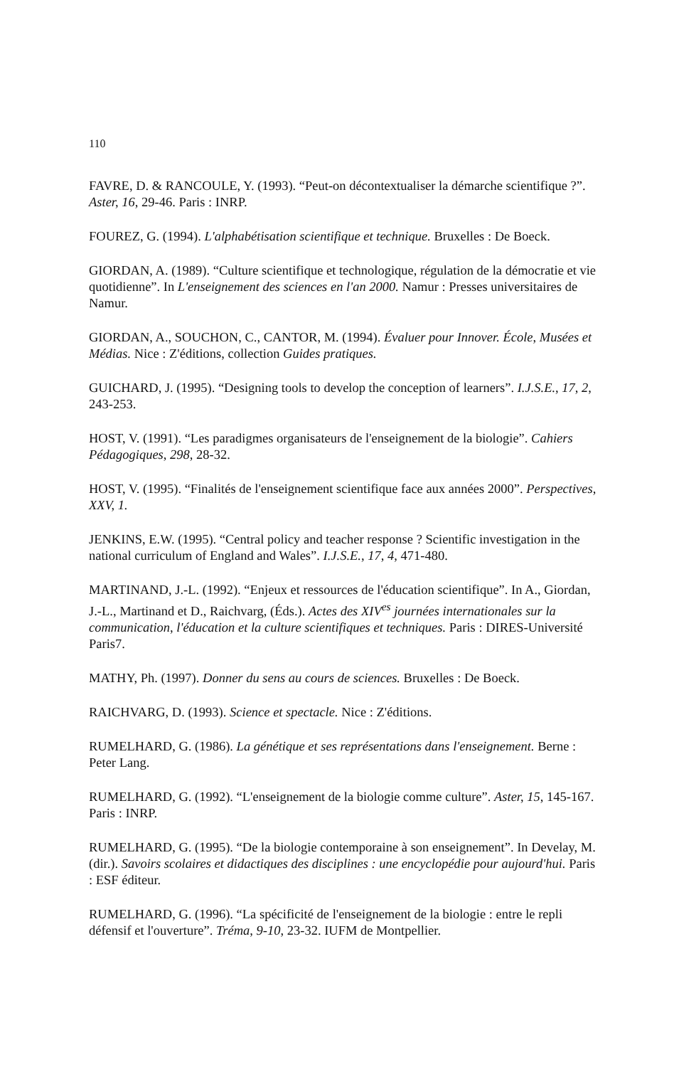110
FAVRE, D. & RANCOULE, Y. (1993). “Peut-on décontextualiser la démarche scientifique ?”. Aster, 16, 29-46. Paris : INRP.
FOUREZ, G. (1994). L'alphabétisation scientifique et technique. Bruxelles : De Boeck.
GIORDAN, A. (1989). “Culture scientifique et technologique, régulation de la démocratie et vie quotidienne”. In L'enseignement des sciences en l'an 2000. Namur : Presses universitaires de Namur.
GIORDAN, A., SOUCHON, C., CANTOR, M. (1994). Évaluer pour Innover. École, Musées et Médias. Nice : Z'éditions, collection Guides pratiques.
GUICHARD, J. (1995). “Designing tools to develop the conception of learners”. I.J.S.E., 17, 2, 243-253.
HOST, V. (1991). “Les paradigmes organisateurs de l'enseignement de la biologie”. Cahiers Pédagogiques, 298, 28-32.
HOST, V. (1995). “Finalités de l'enseignement scientifique face aux années 2000”. Perspectives, XXV, 1.
JENKINS, E.W. (1995). “Central policy and teacher response ? Scientific investigation in the national curriculum of England and Wales”. I.J.S.E., 17, 4, 471-480.
MARTINAND, J.-L. (1992). “Enjeux et ressources de l'éducation scientifique”. In A., Giordan, J.-L., Martinand et D., Raichvarg, (Éds.). Actes des XIV<sup>es</sup> journées internationales sur la communication, l'éducation et la culture scientifiques et techniques. Paris : DIRES-Université Paris7.
MATHY, Ph. (1997). Donner du sens au cours de sciences. Bruxelles : De Boeck.
RAICHVARG, D. (1993). Science et spectacle. Nice : Z'éditions.
RUMELHARD, G. (1986). La génétique et ses représentations dans l'enseignement. Berne : Peter Lang.
RUMELHARD, G. (1992). “L'enseignement de la biologie comme culture”. Aster, 15, 145-167. Paris : INRP.
RUMELHARD, G. (1995). “De la biologie contemporaine à son enseignement”. In Develay, M. (dir.). Savoirs scolaires et didactiques des disciplines : une encyclopédie pour aujourd'hui. Paris : ESF éditeur.
RUMELHARD, G. (1996). “La spécificité de l'enseignement de la biologie : entre le repli défensif et l'ouverture”. Tréma, 9-10, 23-32. IUFM de Montpellier.